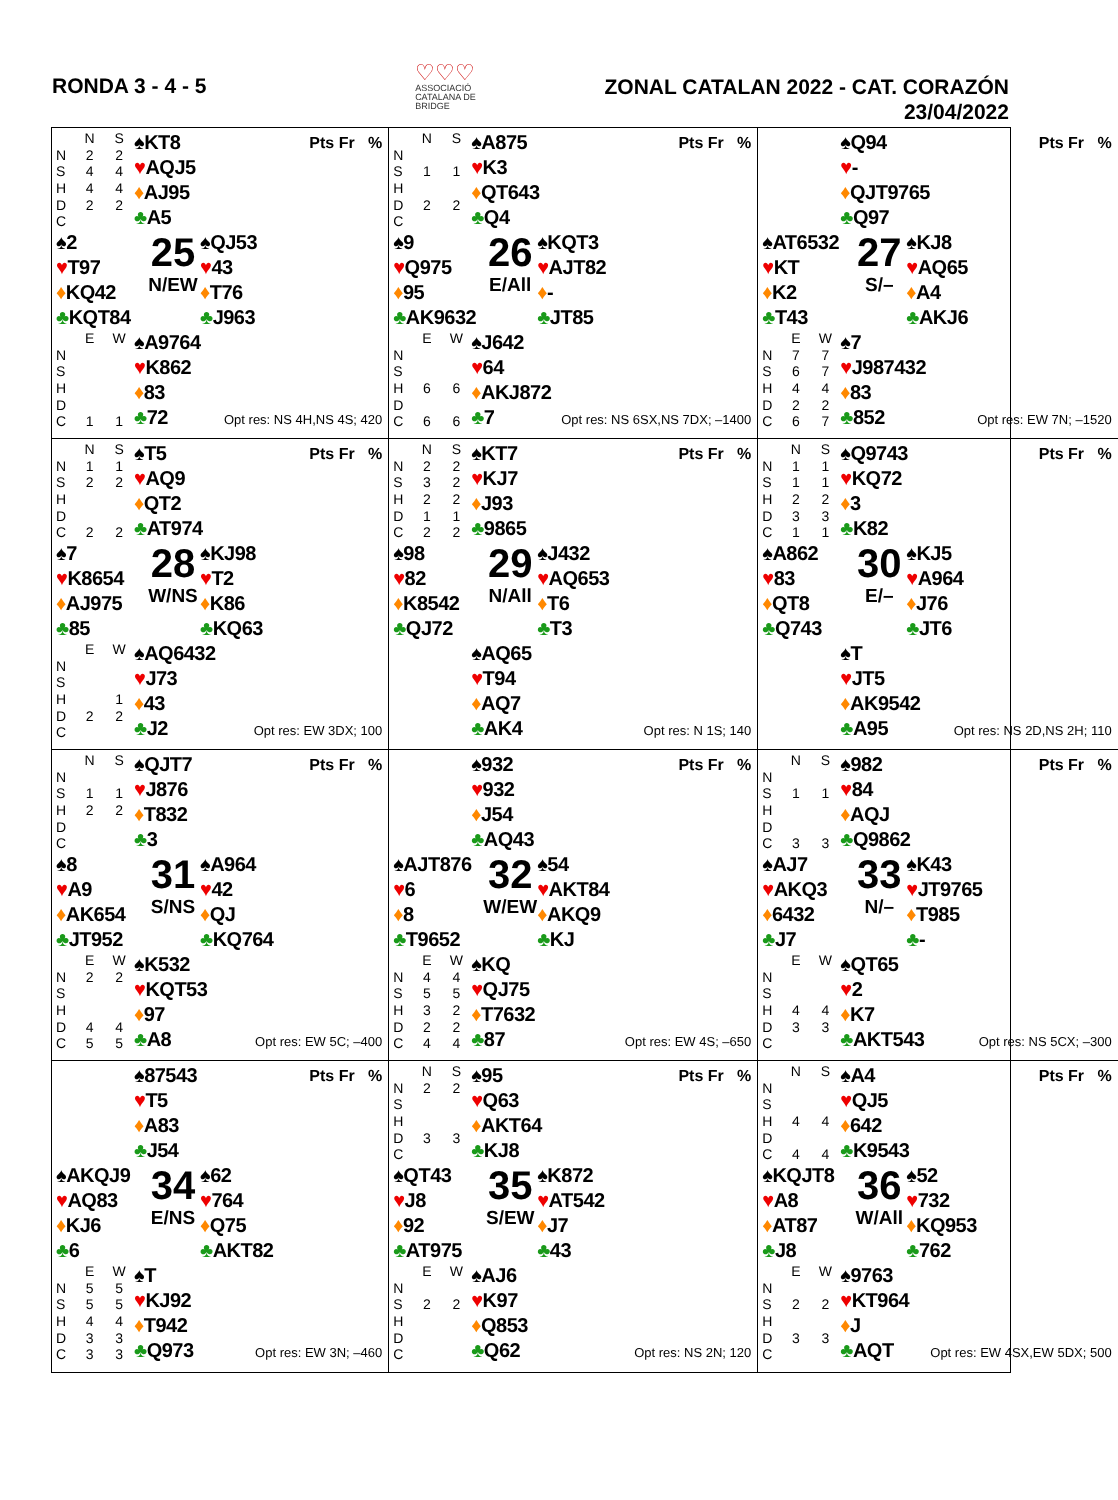RONDA 3 - 4 - 5
♡♡♡
ASSOCIACIÓ
CATALANA DE
BRIDGE
ZONAL CATALAN 2022 - CAT. CORAZÓN
23/04/2022
| | N | S |
| --- | --- | --- |
| N | 2 | 2 |
| S | 4 | 4 |
| H | 4 | 4 |
| D | 2 | 2 |
| C | | |
♠KT8
♥AQJ5
♦AJ95
♣A5
Pts Fr %
♠2
♥T97
♦KQ42
♣KQT84
25
N/EW
♠QJ53
♥43
♦T76
♣J963
| | E | W |
| --- | --- | --- |
| N | | |
| S | | |
| H | | |
| D | | |
| C | 1 | 1 |
♠A9764
♥K862
♦83
♣72
Opt res: NS 4H,NS 4S; 420
| | N | S |
| --- | --- | --- |
| N | | |
| S | 1 | 1 |
| H | | |
| D | 2 | 2 |
| C | | |
♠A875
♥K3
♦QT643
♣Q4
Pts Fr %
♠9
♥Q975
♦95
♣AK9632
26
E/All
♠KQT3
♥AJT82
♦-
♣JT85
| | E | W |
| --- | --- | --- |
| N | | |
| S | | |
| H | 6 | 6 |
| D | | |
| C | 6 | 6 |
♠J642
♥64
♦AKJ872
♣7
Opt res: NS 6SX,NS 7DX; –1400
♠Q94
♥-
♦QJT9765
♣Q97
Pts Fr %
♠AT6532
♥KT
♦K2
♣T43
27
S/–
♠KJ8
♥AQ65
♦A4
♣AKJ6
| | E | W |
| --- | --- | --- |
| N | 7 | 7 |
| S | 6 | 7 |
| H | 4 | 4 |
| D | 2 | 2 |
| C | 6 | 7 |
♠7
♥J987432
♦83
♣852
Opt res: EW 7N; –1520
| | N | S |
| --- | --- | --- |
| N | 1 | 1 |
| S | 2 | 2 |
| H | | |
| D | | |
| C | 2 | 2 |
♠T5
♥AQ9
♦QT2
♣AT974
Pts Fr %
♠7
♥K8654
♦AJ975
♣85
28
W/NS
♠KJ98
♥T2
♦K86
♣KQ63
| | E | W |
| --- | --- | --- |
| N | | |
| S | | |
| H | | 1 |
| D | 2 | 2 |
| C | | |
♠AQ6432
♥J73
♦43
♣J2
Opt res: EW 3DX; 100
| | N | S |
| --- | --- | --- |
| N | 2 | 2 |
| S | 3 | 2 |
| H | 2 | 2 |
| D | 1 | 1 |
| C | 2 | 2 |
♠KT7
♥KJ7
♦J93
♣9865
Pts Fr %
♠98
♥82
♦K8542
♣QJ72
29
N/All
♠J432
♥AQ653
♦T6
♣T3
♠AQ65
♥T94
♦AQ7
♣AK4
Opt res: N 1S; 140
| | N | S |
| --- | --- | --- |
| N | 1 | 1 |
| S | 1 | 1 |
| H | 2 | 2 |
| D | 3 | 3 |
| C | 1 | 1 |
♠Q9743
♥KQ72
♦3
♣K82
Pts Fr %
♠A862
♥83
♦QT8
♣Q743
30
E/–
♠KJ5
♥A964
♦J76
♣JT6
♠T
♥JT5
♦AK9542
♣A95
Opt res: NS 2D,NS 2H; 110
| | N | S |
| --- | --- | --- |
| N | | |
| S | 1 | 1 |
| H | 2 | 2 |
| D | | |
| C | | |
♠QJT7
♥J876
♦T832
♣3
Pts Fr %
♠8
♥A9
♦AK654
♣JT952
31
S/NS
♠A964
♥42
♦QJ
♣KQ764
| | E | W |
| --- | --- | --- |
| N | 2 | 2 |
| S | | |
| H | | |
| D | 4 | 4 |
| C | 5 | 5 |
♠K532
♥KQT53
♦97
♣A8
Opt res: EW 5C; –400
♠932
♥932
♦J54
♣AQ43
Pts Fr %
♠AJT876
♥6
♦8
♣T9652
32
W/EW
♠54
♥AKT84
♦AKQ9
♣KJ
| | E | W |
| --- | --- | --- |
| N | 4 | 4 |
| S | 5 | 5 |
| H | 3 | 2 |
| D | 2 | 2 |
| C | 4 | 4 |
♠KQ
♥QJ75
♦T7632
♣87
Opt res: EW 4S; –650
| | N | S |
| --- | --- | --- |
| N | | |
| S | 1 | 1 |
| H | | |
| D | | |
| C | 3 | 3 |
♠982
♥84
♦AQJ
♣Q9862
Pts Fr %
♠AJ7
♥AKQ3
♦6432
♣J7
33
N/–
♠K43
♥JT9765
♦T985
♣-
| | E | W |
| --- | --- | --- |
| N | | |
| S | | |
| H | 4 | 4 |
| D | 3 | 3 |
| C | | |
♠QT65
♥2
♦K7
♣AKT543
Opt res: NS 5CX; –300
♠87543
♥T5
♦A83
♣J54
Pts Fr %
♠AKQJ9
♥AQ83
♦KJ6
♣6
34
E/NS
♠62
♥764
♦Q75
♣AKT82
| | E | W |
| --- | --- | --- |
| N | 5 | 5 |
| S | 5 | 5 |
| H | 4 | 4 |
| D | 3 | 3 |
| C | 3 | 3 |
♠T
♥KJ92
♦T942
♣Q973
Opt res: EW 3N; –460
| | N | S |
| --- | --- | --- |
| N | 2 | 2 |
| S | | |
| H | | |
| D | 3 | 3 |
| C | | |
♠95
♥Q63
♦AKT64
♣KJ8
Pts Fr %
♠QT43
♥J8
♦92
♣AT975
35
S/EW
♠K872
♥AT542
♦J7
♣43
| | E | W |
| --- | --- | --- |
| N | | |
| S | 2 | 2 |
| H | | |
| D | | |
| C | | |
♠AJ6
♥K97
♦Q853
♣Q62
Opt res: NS 2N; 120
| | N | S |
| --- | --- | --- |
| N | | |
| S | | |
| H | 4 | 4 |
| D | | |
| C | 4 | 4 |
♠A4
♥QJ5
♦642
♣K9543
Pts Fr %
♠KQJT8
♥A8
♦AT87
♣J8
36
W/All
♠52
♥732
♦KQ953
♣762
| | E | W |
| --- | --- | --- |
| N | | |
| S | 2 | 2 |
| H | | |
| D | 3 | 3 |
| C | | |
♠9763
♥KT964
♦J
♣AQT
Opt res: EW 4SX,EW 5DX; 500